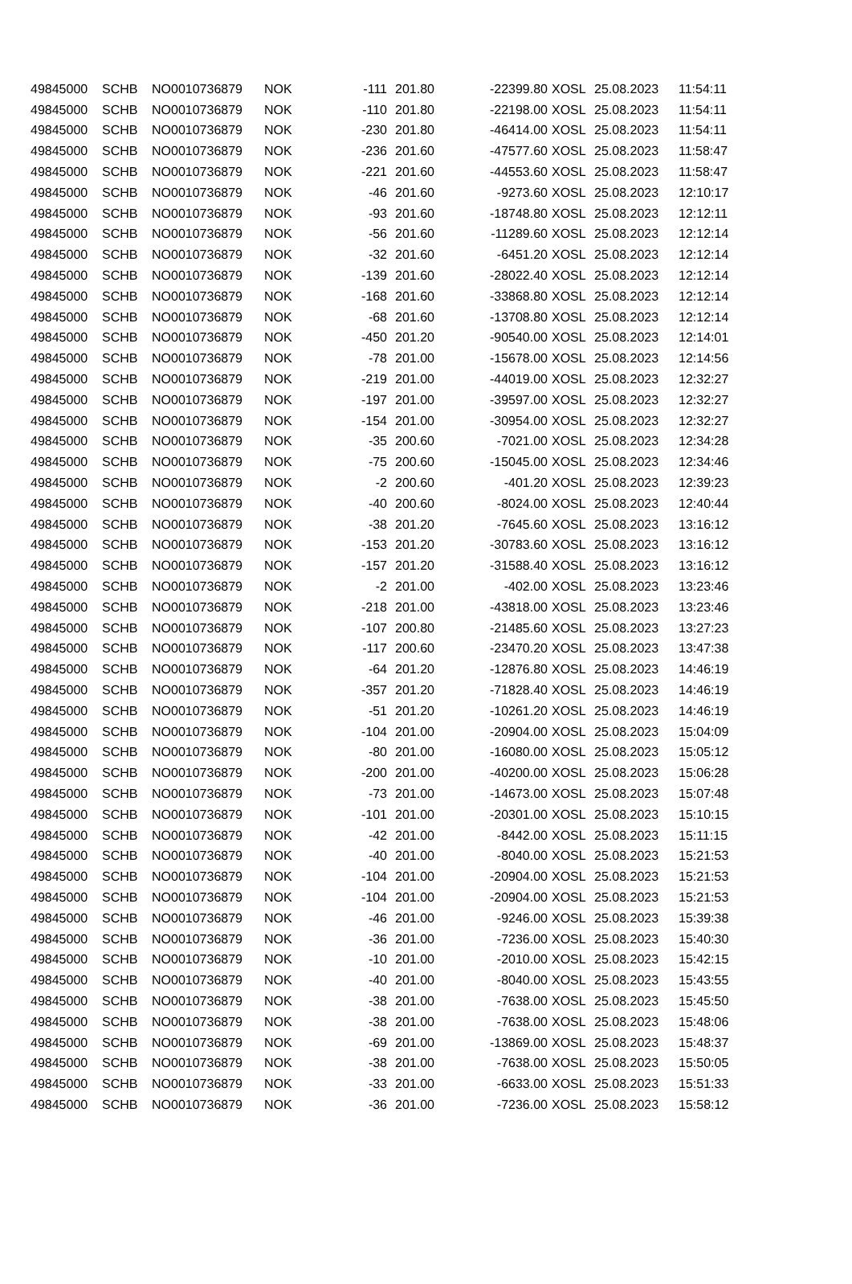| 49845000 | SCHB | NO0010736879 | NOK | -111 | 201.80 | -22399.80 | XOSL | 25.08.2023 | 11:54:11 |
| 49845000 | SCHB | NO0010736879 | NOK | -110 | 201.80 | -22198.00 | XOSL | 25.08.2023 | 11:54:11 |
| 49845000 | SCHB | NO0010736879 | NOK | -230 | 201.80 | -46414.00 | XOSL | 25.08.2023 | 11:54:11 |
| 49845000 | SCHB | NO0010736879 | NOK | -236 | 201.60 | -47577.60 | XOSL | 25.08.2023 | 11:58:47 |
| 49845000 | SCHB | NO0010736879 | NOK | -221 | 201.60 | -44553.60 | XOSL | 25.08.2023 | 11:58:47 |
| 49845000 | SCHB | NO0010736879 | NOK | -46 | 201.60 | -9273.60 | XOSL | 25.08.2023 | 12:10:17 |
| 49845000 | SCHB | NO0010736879 | NOK | -93 | 201.60 | -18748.80 | XOSL | 25.08.2023 | 12:12:11 |
| 49845000 | SCHB | NO0010736879 | NOK | -56 | 201.60 | -11289.60 | XOSL | 25.08.2023 | 12:12:14 |
| 49845000 | SCHB | NO0010736879 | NOK | -32 | 201.60 | -6451.20 | XOSL | 25.08.2023 | 12:12:14 |
| 49845000 | SCHB | NO0010736879 | NOK | -139 | 201.60 | -28022.40 | XOSL | 25.08.2023 | 12:12:14 |
| 49845000 | SCHB | NO0010736879 | NOK | -168 | 201.60 | -33868.80 | XOSL | 25.08.2023 | 12:12:14 |
| 49845000 | SCHB | NO0010736879 | NOK | -68 | 201.60 | -13708.80 | XOSL | 25.08.2023 | 12:12:14 |
| 49845000 | SCHB | NO0010736879 | NOK | -450 | 201.20 | -90540.00 | XOSL | 25.08.2023 | 12:14:01 |
| 49845000 | SCHB | NO0010736879 | NOK | -78 | 201.00 | -15678.00 | XOSL | 25.08.2023 | 12:14:56 |
| 49845000 | SCHB | NO0010736879 | NOK | -219 | 201.00 | -44019.00 | XOSL | 25.08.2023 | 12:32:27 |
| 49845000 | SCHB | NO0010736879 | NOK | -197 | 201.00 | -39597.00 | XOSL | 25.08.2023 | 12:32:27 |
| 49845000 | SCHB | NO0010736879 | NOK | -154 | 201.00 | -30954.00 | XOSL | 25.08.2023 | 12:32:27 |
| 49845000 | SCHB | NO0010736879 | NOK | -35 | 200.60 | -7021.00 | XOSL | 25.08.2023 | 12:34:28 |
| 49845000 | SCHB | NO0010736879 | NOK | -75 | 200.60 | -15045.00 | XOSL | 25.08.2023 | 12:34:46 |
| 49845000 | SCHB | NO0010736879 | NOK | -2 | 200.60 | -401.20 | XOSL | 25.08.2023 | 12:39:23 |
| 49845000 | SCHB | NO0010736879 | NOK | -40 | 200.60 | -8024.00 | XOSL | 25.08.2023 | 12:40:44 |
| 49845000 | SCHB | NO0010736879 | NOK | -38 | 201.20 | -7645.60 | XOSL | 25.08.2023 | 13:16:12 |
| 49845000 | SCHB | NO0010736879 | NOK | -153 | 201.20 | -30783.60 | XOSL | 25.08.2023 | 13:16:12 |
| 49845000 | SCHB | NO0010736879 | NOK | -157 | 201.20 | -31588.40 | XOSL | 25.08.2023 | 13:16:12 |
| 49845000 | SCHB | NO0010736879 | NOK | -2 | 201.00 | -402.00 | XOSL | 25.08.2023 | 13:23:46 |
| 49845000 | SCHB | NO0010736879 | NOK | -218 | 201.00 | -43818.00 | XOSL | 25.08.2023 | 13:23:46 |
| 49845000 | SCHB | NO0010736879 | NOK | -107 | 200.80 | -21485.60 | XOSL | 25.08.2023 | 13:27:23 |
| 49845000 | SCHB | NO0010736879 | NOK | -117 | 200.60 | -23470.20 | XOSL | 25.08.2023 | 13:47:38 |
| 49845000 | SCHB | NO0010736879 | NOK | -64 | 201.20 | -12876.80 | XOSL | 25.08.2023 | 14:46:19 |
| 49845000 | SCHB | NO0010736879 | NOK | -357 | 201.20 | -71828.40 | XOSL | 25.08.2023 | 14:46:19 |
| 49845000 | SCHB | NO0010736879 | NOK | -51 | 201.20 | -10261.20 | XOSL | 25.08.2023 | 14:46:19 |
| 49845000 | SCHB | NO0010736879 | NOK | -104 | 201.00 | -20904.00 | XOSL | 25.08.2023 | 15:04:09 |
| 49845000 | SCHB | NO0010736879 | NOK | -80 | 201.00 | -16080.00 | XOSL | 25.08.2023 | 15:05:12 |
| 49845000 | SCHB | NO0010736879 | NOK | -200 | 201.00 | -40200.00 | XOSL | 25.08.2023 | 15:06:28 |
| 49845000 | SCHB | NO0010736879 | NOK | -73 | 201.00 | -14673.00 | XOSL | 25.08.2023 | 15:07:48 |
| 49845000 | SCHB | NO0010736879 | NOK | -101 | 201.00 | -20301.00 | XOSL | 25.08.2023 | 15:10:15 |
| 49845000 | SCHB | NO0010736879 | NOK | -42 | 201.00 | -8442.00 | XOSL | 25.08.2023 | 15:11:15 |
| 49845000 | SCHB | NO0010736879 | NOK | -40 | 201.00 | -8040.00 | XOSL | 25.08.2023 | 15:21:53 |
| 49845000 | SCHB | NO0010736879 | NOK | -104 | 201.00 | -20904.00 | XOSL | 25.08.2023 | 15:21:53 |
| 49845000 | SCHB | NO0010736879 | NOK | -104 | 201.00 | -20904.00 | XOSL | 25.08.2023 | 15:21:53 |
| 49845000 | SCHB | NO0010736879 | NOK | -46 | 201.00 | -9246.00 | XOSL | 25.08.2023 | 15:39:38 |
| 49845000 | SCHB | NO0010736879 | NOK | -36 | 201.00 | -7236.00 | XOSL | 25.08.2023 | 15:40:30 |
| 49845000 | SCHB | NO0010736879 | NOK | -10 | 201.00 | -2010.00 | XOSL | 25.08.2023 | 15:42:15 |
| 49845000 | SCHB | NO0010736879 | NOK | -40 | 201.00 | -8040.00 | XOSL | 25.08.2023 | 15:43:55 |
| 49845000 | SCHB | NO0010736879 | NOK | -38 | 201.00 | -7638.00 | XOSL | 25.08.2023 | 15:45:50 |
| 49845000 | SCHB | NO0010736879 | NOK | -38 | 201.00 | -7638.00 | XOSL | 25.08.2023 | 15:48:06 |
| 49845000 | SCHB | NO0010736879 | NOK | -69 | 201.00 | -13869.00 | XOSL | 25.08.2023 | 15:48:37 |
| 49845000 | SCHB | NO0010736879 | NOK | -38 | 201.00 | -7638.00 | XOSL | 25.08.2023 | 15:50:05 |
| 49845000 | SCHB | NO0010736879 | NOK | -33 | 201.00 | -6633.00 | XOSL | 25.08.2023 | 15:51:33 |
| 49845000 | SCHB | NO0010736879 | NOK | -36 | 201.00 | -7236.00 | XOSL | 25.08.2023 | 15:58:12 |